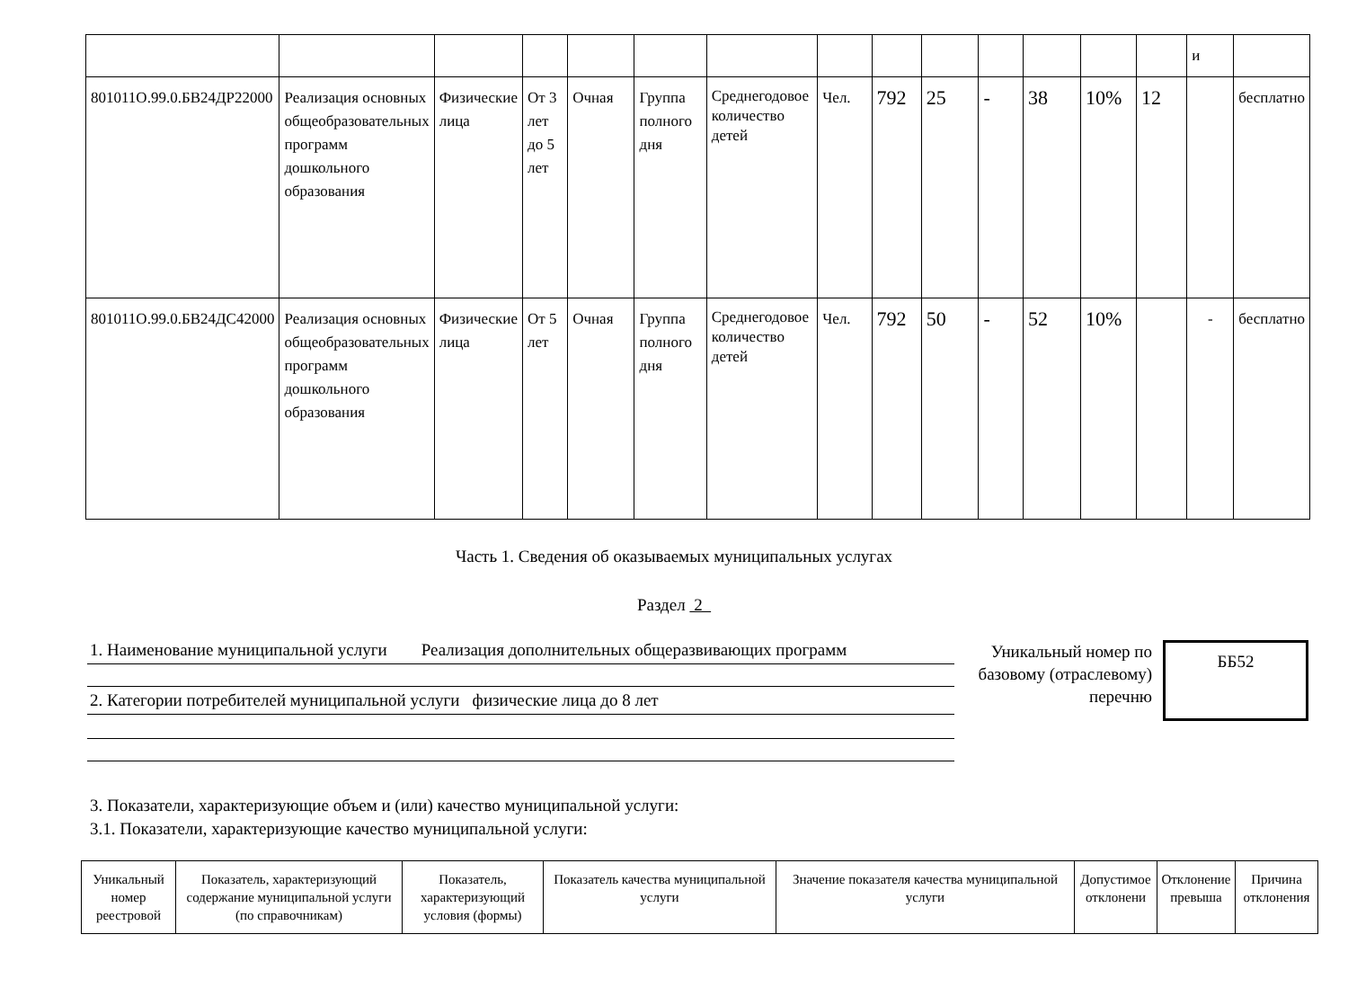| | | | | | | | | | | | | | | и | |
| 801011О.99.0.БВ24ДР22000 | Реализация основных общеобразовательных программ дошкольного образования | Физические лица | От 3 лет до 5 лет | Очная | Группа полного дня | Среднегодовое количество детей | Чел. | 792 | 25 | - | 38 | 10% | 12 | | бесплатно |
| 801011О.99.0.БВ24ДС42000 | Реализация основных общеобразовательных программ дошкольного образования | Физические лица | От 5 лет | Очная | Группа полного дня | Среднегодовое количество детей | Чел. | 792 | 50 | - | 52 | 10% | | - | бесплатно |
Часть 1. Сведения об оказываемых муниципальных услугах
Раздел 2
1. Наименование муниципальной услуги Реализация дополнительных общеразвивающих программ
2. Категории потребителей муниципальной услуги физические лица до 8 лет
Уникальный номер по базовому (отраслевому) перечню
ББ52
3. Показатели, характеризующие объем и (или) качество муниципальной услуги:
3.1. Показатели, характеризующие качество муниципальной услуги:
| Уникальный номер реестровой | Показатель, характеризующий содержание муниципальной услуги (по справочникам) | Показатель, характеризующий условия (формы) | Показатель качества муниципальной услуги | Значение показателя качества муниципальной услуги | Допустимое отклонени | Отклонение превыша | Причина отклонения |